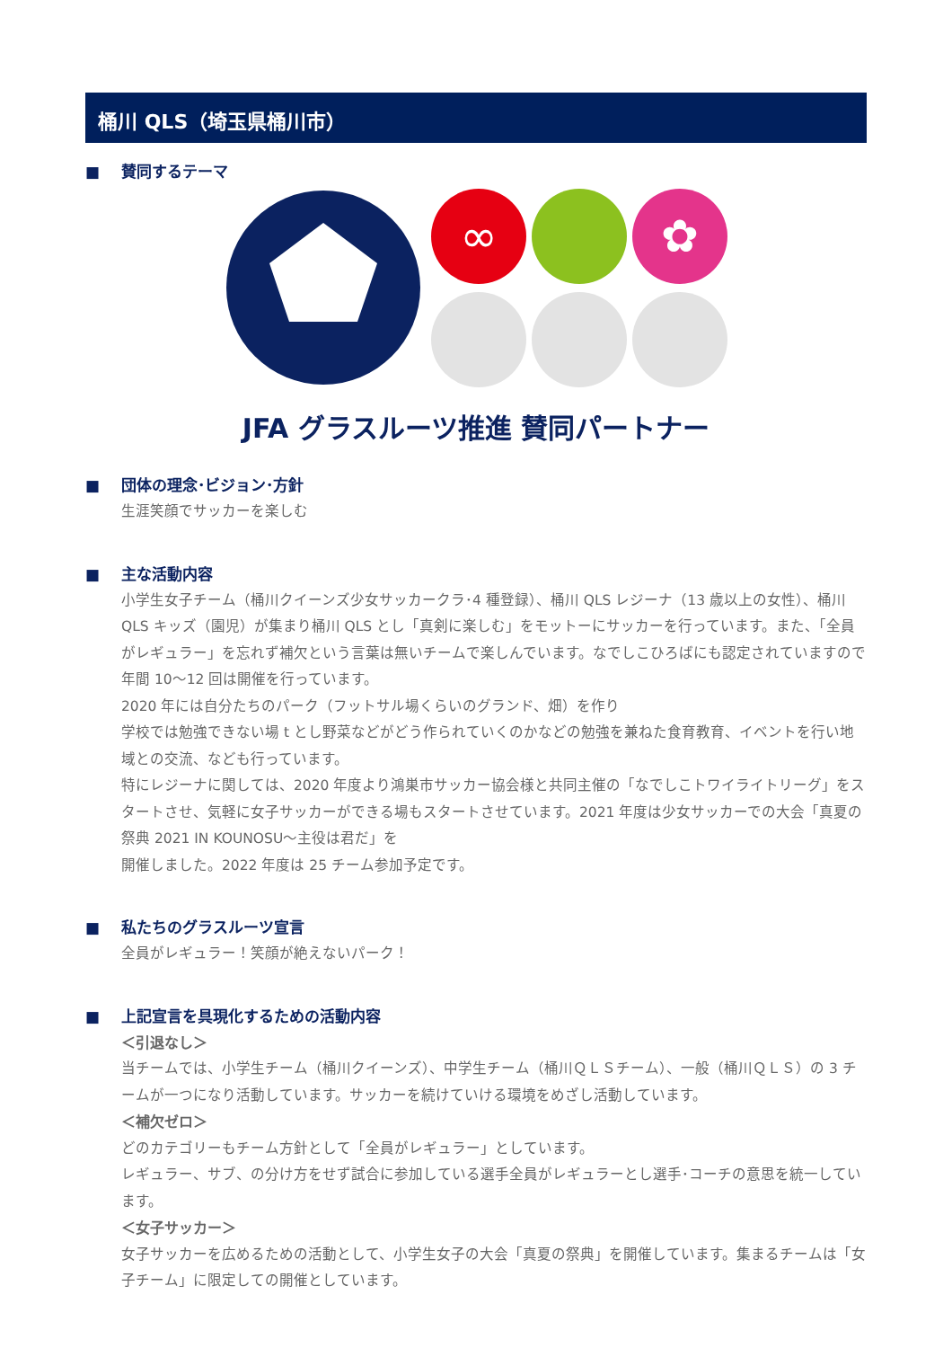桶川 QLS（埼玉県桶川市）
■ 賛同するテーマ
∞
✿
JFA グラスルーツ推進 賛同パートナー
■ 団体の理念･ビジョン･方針
生涯笑顔でサッカーを楽しむ
■ 主な活動内容
小学生女子チーム（桶川クイーンズ少女サッカークラ･4 種登録）、桶川 QLS レジーナ（13 歳以上の女性）、桶川 QLS キッズ（園児）が集まり桶川 QLS とし「真剣に楽しむ」をモットーにサッカーを行っています。また、「全員がレギュラー」を忘れず補欠という言葉は無いチームで楽しんでいます。なでしこひろばにも認定されていますので年間 10～12 回は開催を行っています。
2020 年には自分たちのパーク（フットサル場くらいのグランド、畑）を作り
学校では勉強できない場 t とし野菜などがどう作られていくのかなどの勉強を兼ねた食育教育、イベントを行い地域との交流、なども行っています。
特にレジーナに関しては、2020 年度より鴻巣市サッカー協会様と共同主催の「なでしこトワイライトリーグ」をスタートさせ、気軽に女子サッカーができる場もスタートさせています。2021 年度は少女サッカーでの大会「真夏の祭典 2021 IN KOUNOSU～主役は君だ」を
開催しました。2022 年度は 25 チーム参加予定です。
■ 私たちのグラスルーツ宣言
全員がレギュラー！笑顔が絶えないパーク！
■ 上記宣言を具現化するための活動内容
＜引退なし＞
当チームでは、小学生チーム（桶川クイーンズ）、中学生チーム（桶川ＱＬＳチーム）、一般（桶川ＱＬＳ）の 3 チームが一つになり活動しています。サッカーを続けていける環境をめざし活動しています。
＜補欠ゼロ＞
どのカテゴリーもチーム方針として「全員がレギュラー」としています。
レギュラー、サブ、の分け方をせず試合に参加している選手全員がレギュラーとし選手･コーチの意思を統一しています。
＜女子サッカー＞
女子サッカーを広めるための活動として、小学生女子の大会「真夏の祭典」を開催しています。集まるチームは「女子チーム」に限定しての開催としています。